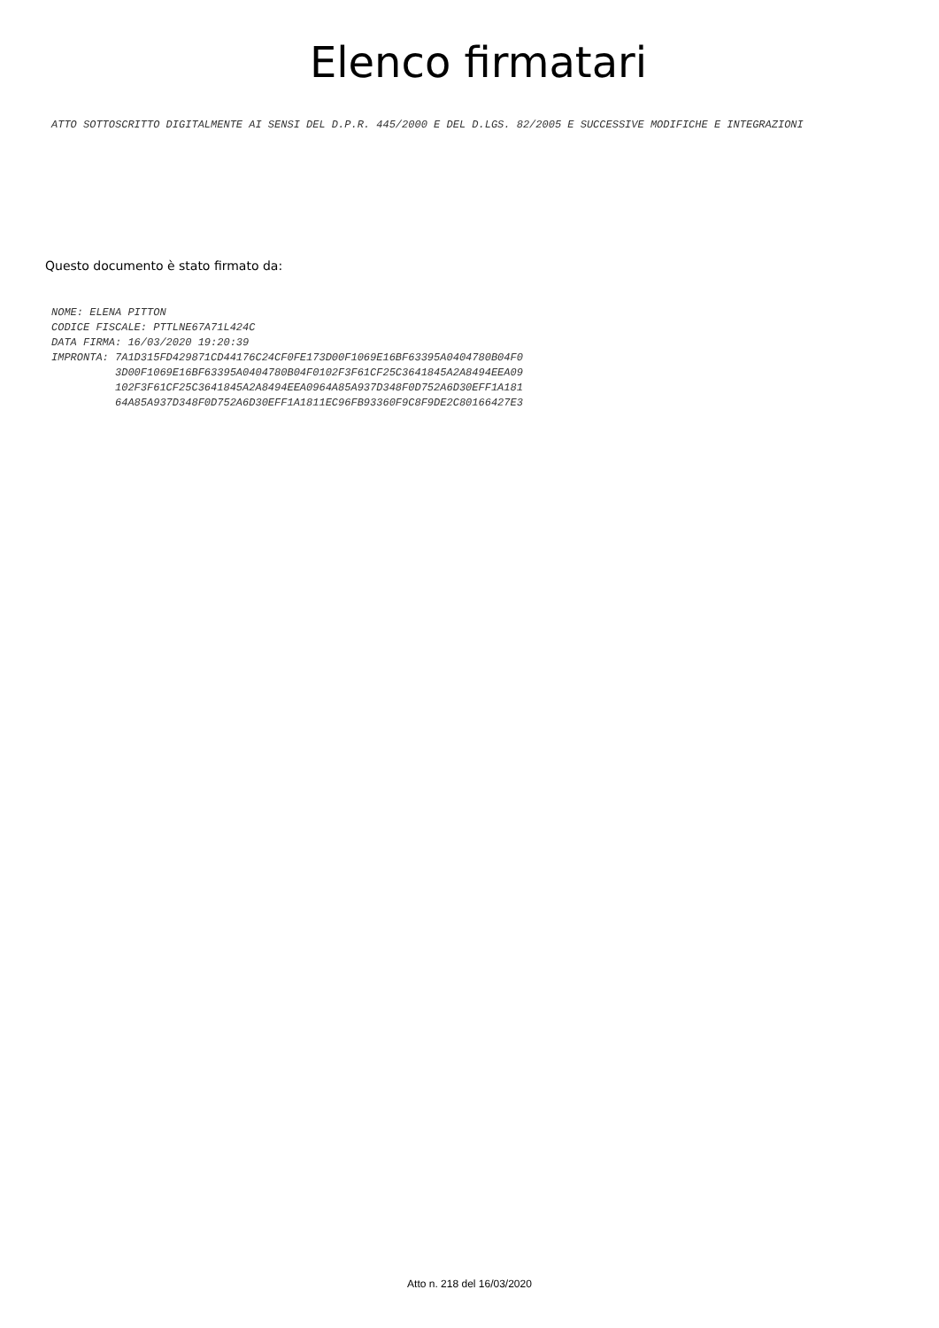Elenco firmatari
ATTO SOTTOSCRITTO DIGITALMENTE AI SENSI DEL D.P.R. 445/2000 E DEL D.LGS. 82/2005 E SUCCESSIVE MODIFICHE E INTEGRAZIONI
Questo documento è stato firmato da:
NOME: ELENA PITTON CODICE FISCALE: PTTLNE67A71L424C DATA FIRMA: 16/03/2020 19:20:39 IMPRONTA: 7A1D315FD429871CD44176C24CF0FE173D00F1069E16BF63395A0404780B04F0 3D00F1069E16BF63395A0404780B04F0102F3F61CF25C3641845A2A8494EEA09 102F3F61CF25C3641845A2A8494EEA0964A85A937D348F0D752A6D30EFF1A181 64A85A937D348F0D752A6D30EFF1A1811EC96FB93360F9C8F9DE2C80166427E3
Atto n. 218 del 16/03/2020